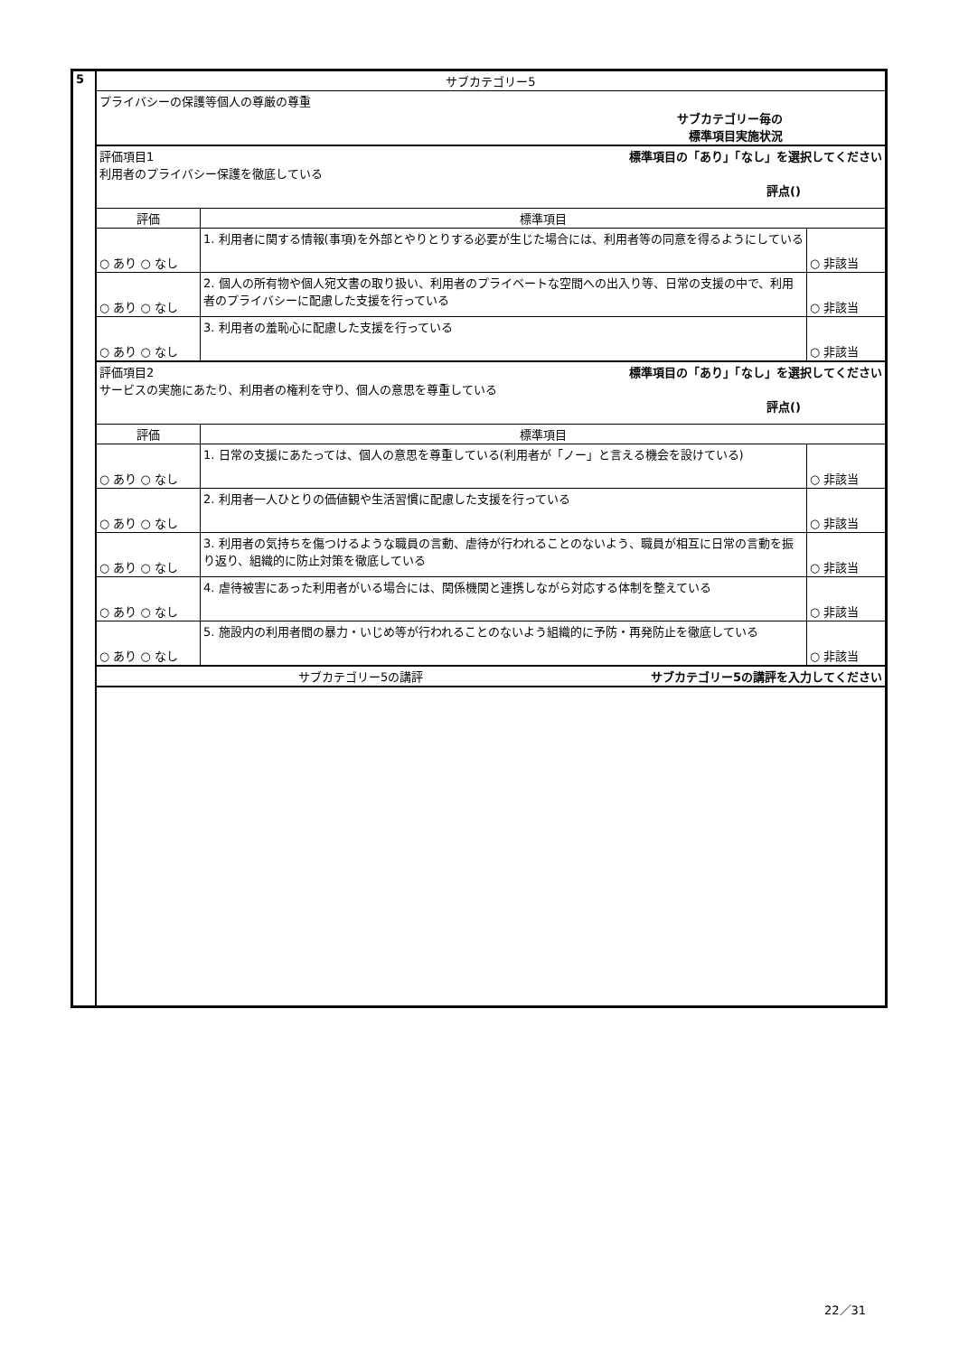| 5 | サブカテゴリー5 | | |
| | プライバシーの保護等個人の尊厳の尊重 サブカテゴリー毎の 標準項目実施状況 | | |
| | 評価項目1 標準項目の「あり」「なし」を選択してください 利用者のプライバシー保護を徹底している 評点() | | |
| | 評価 | 標準項目 | |
| | ○ あり ○ なし | 1. 利用者に関する情報(事項)を外部とやりとりする必要が生じた場合には、利用者等の同意を得るようにしている | ○ 非該当 |
| | ○ あり ○ なし | 2. 個人の所有物や個人宛文書の取り扱い、利用者のプライベートな空間への出入り等、日常の支援の中で、利用者のプライバシーに配慮した支援を行っている | ○ 非該当 |
| | ○ あり ○ なし | 3. 利用者の羞恥心に配慮した支援を行っている | ○ 非該当 |
| | 評価項目2 標準項目の「あり」「なし」を選択してください サービスの実施にあたり、利用者の権利を守り、個人の意思を尊重している 評点() | | |
| | 評価 | 標準項目 | |
| | ○ あり ○ なし | 1. 日常の支援にあたっては、個人の意思を尊重している(利用者が「ノー」と言える機会を設けている) | ○ 非該当 |
| | ○ あり ○ なし | 2. 利用者一人ひとりの価値観や生活習慣に配慮した支援を行っている | ○ 非該当 |
| | ○ あり ○ なし | 3. 利用者の気持ちを傷つけるような職員の言動、虐待が行われることのないよう、職員が相互に日常の言動を振り返り、組織的に防止対策を徹底している | ○ 非該当 |
| | ○ あり ○ なし | 4. 虐待被害にあった利用者がいる場合には、関係機関と連携しながら対応する体制を整えている | ○ 非該当 |
| | ○ あり ○ なし | 5. 施設内の利用者間の暴力・いじめ等が行われることのないよう組織的に予防・再発防止を徹底している | ○ 非該当 |
| | サブカテゴリー5の講評 サブカテゴリー5の講評を入力してください | | |
22／31